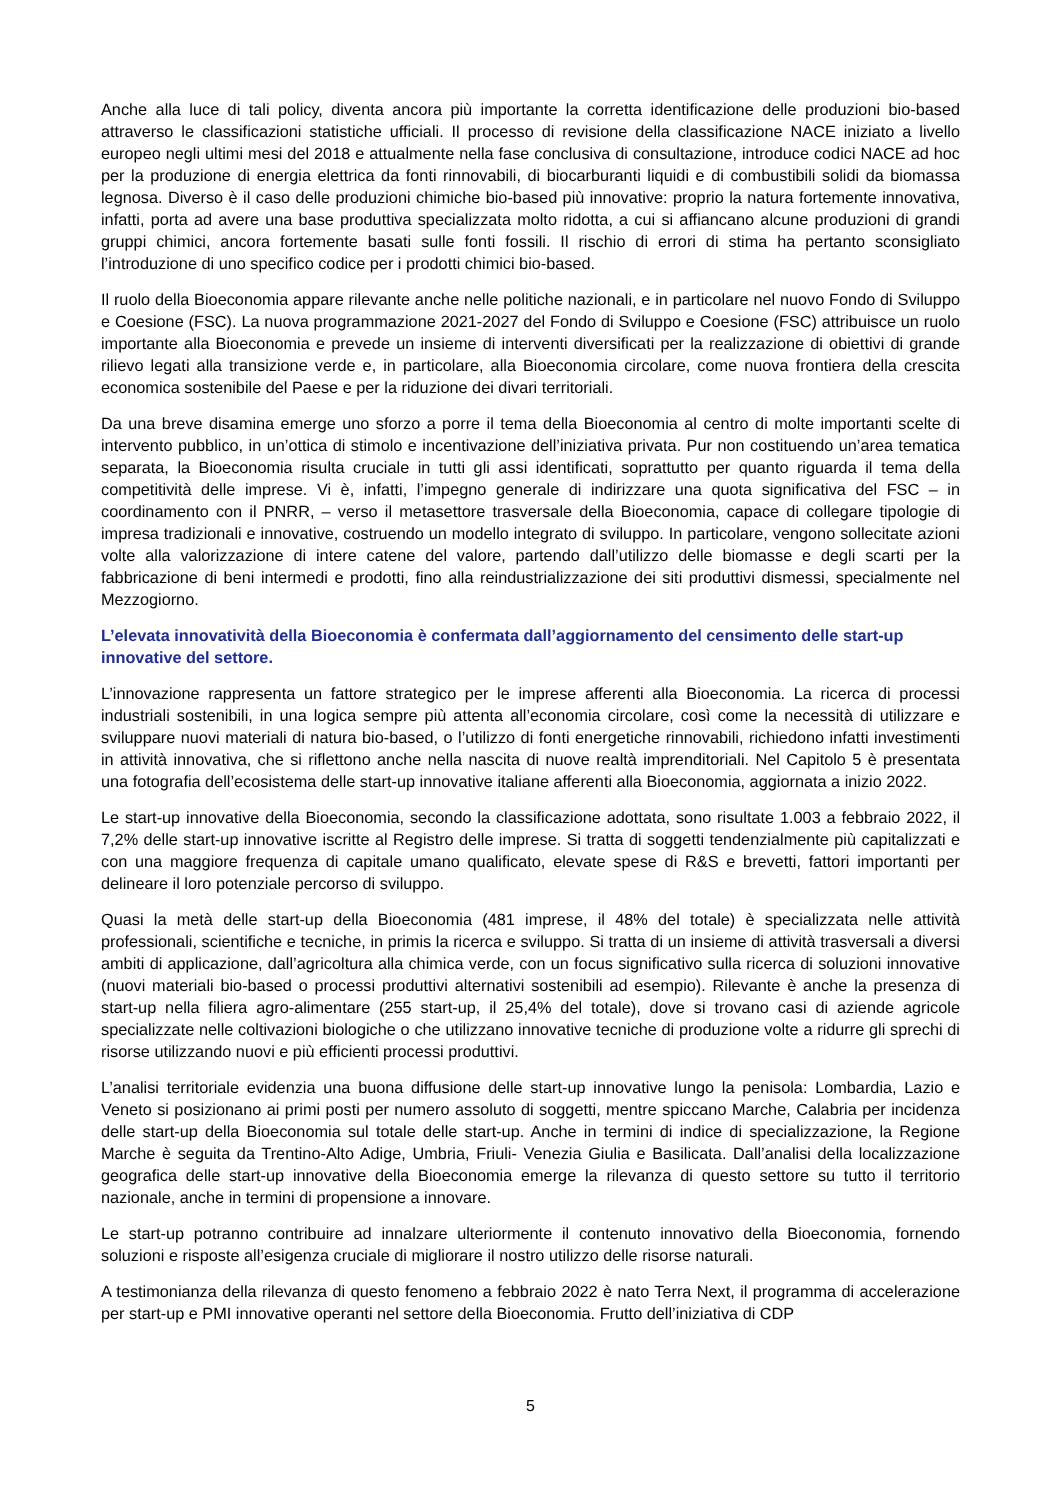Anche alla luce di tali policy, diventa ancora più importante la corretta identificazione delle produzioni bio-based attraverso le classificazioni statistiche ufficiali. Il processo di revisione della classificazione NACE iniziato a livello europeo negli ultimi mesi del 2018 e attualmente nella fase conclusiva di consultazione, introduce codici NACE ad hoc per la produzione di energia elettrica da fonti rinnovabili, di biocarburanti liquidi e di combustibili solidi da biomassa legnosa. Diverso è il caso delle produzioni chimiche bio-based più innovative: proprio la natura fortemente innovativa, infatti, porta ad avere una base produttiva specializzata molto ridotta, a cui si affiancano alcune produzioni di grandi gruppi chimici, ancora fortemente basati sulle fonti fossili. Il rischio di errori di stima ha pertanto sconsigliato l’introduzione di uno specifico codice per i prodotti chimici bio-based.
Il ruolo della Bioeconomia appare rilevante anche nelle politiche nazionali, e in particolare nel nuovo Fondo di Sviluppo e Coesione (FSC). La nuova programmazione 2021-2027 del Fondo di Sviluppo e Coesione (FSC) attribuisce un ruolo importante alla Bioeconomia e prevede un insieme di interventi diversificati per la realizzazione di obiettivi di grande rilievo legati alla transizione verde e, in particolare, alla Bioeconomia circolare, come nuova frontiera della crescita economica sostenibile del Paese e per la riduzione dei divari territoriali.
Da una breve disamina emerge uno sforzo a porre il tema della Bioeconomia al centro di molte importanti scelte di intervento pubblico, in un’ottica di stimolo e incentivazione dell’iniziativa privata. Pur non costituendo un’area tematica separata, la Bioeconomia risulta cruciale in tutti gli assi identificati, soprattutto per quanto riguarda il tema della competitività delle imprese. Vi è, infatti, l’impegno generale di indirizzare una quota significativa del FSC – in coordinamento con il PNRR, – verso il metasettore trasversale della Bioeconomia, capace di collegare tipologie di impresa tradizionali e innovative, costruendo un modello integrato di sviluppo. In particolare, vengono sollecitate azioni volte alla valorizzazione di intere catene del valore, partendo dall’utilizzo delle biomasse e degli scarti per la fabbricazione di beni intermedi e prodotti, fino alla reindustrializzazione dei siti produttivi dismessi, specialmente nel Mezzogiorno.
L’elevata innovatività della Bioeconomia è confermata dall’aggiornamento del censimento delle start-up innovative del settore.
L’innovazione rappresenta un fattore strategico per le imprese afferenti alla Bioeconomia. La ricerca di processi industriali sostenibili, in una logica sempre più attenta all’economia circolare, così come la necessità di utilizzare e sviluppare nuovi materiali di natura bio-based, o l’utilizzo di fonti energetiche rinnovabili, richiedono infatti investimenti in attività innovativa, che si riflettono anche nella nascita di nuove realtà imprenditoriali. Nel Capitolo 5 è presentata una fotografia dell’ecosistema delle start-up innovative italiane afferenti alla Bioeconomia, aggiornata a inizio 2022.
Le start-up innovative della Bioeconomia, secondo la classificazione adottata, sono risultate 1.003 a febbraio 2022, il 7,2% delle start-up innovative iscritte al Registro delle imprese. Si tratta di soggetti tendenzialmente più capitalizzati e con una maggiore frequenza di capitale umano qualificato, elevate spese di R&S e brevetti, fattori importanti per delineare il loro potenziale percorso di sviluppo.
Quasi la metà delle start-up della Bioeconomia (481 imprese, il 48% del totale) è specializzata nelle attività professionali, scientifiche e tecniche, in primis la ricerca e sviluppo. Si tratta di un insieme di attività trasversali a diversi ambiti di applicazione, dall’agricoltura alla chimica verde, con un focus significativo sulla ricerca di soluzioni innovative (nuovi materiali bio-based o processi produttivi alternativi sostenibili ad esempio). Rilevante è anche la presenza di start-up nella filiera agro-alimentare (255 start-up, il 25,4% del totale), dove si trovano casi di aziende agricole specializzate nelle coltivazioni biologiche o che utilizzano innovative tecniche di produzione volte a ridurre gli sprechi di risorse utilizzando nuovi e più efficienti processi produttivi.
L’analisi territoriale evidenzia una buona diffusione delle start-up innovative lungo la penisola: Lombardia, Lazio e Veneto si posizionano ai primi posti per numero assoluto di soggetti, mentre spiccano Marche, Calabria per incidenza delle start-up della Bioeconomia sul totale delle start-up. Anche in termini di indice di specializzazione, la Regione Marche è seguita da Trentino-Alto Adige, Umbria, Friuli- Venezia Giulia e Basilicata. Dall’analisi della localizzazione geografica delle start-up innovative della Bioeconomia emerge la rilevanza di questo settore su tutto il territorio nazionale, anche in termini di propensione a innovare.
Le start-up potranno contribuire ad innalzare ulteriormente il contenuto innovativo della Bioeconomia, fornendo soluzioni e risposte all’esigenza cruciale di migliorare il nostro utilizzo delle risorse naturali.
A testimonianza della rilevanza di questo fenomeno a febbraio 2022 è nato Terra Next, il programma di accelerazione per start-up e PMI innovative operanti nel settore della Bioeconomia. Frutto dell’iniziativa di CDP
5